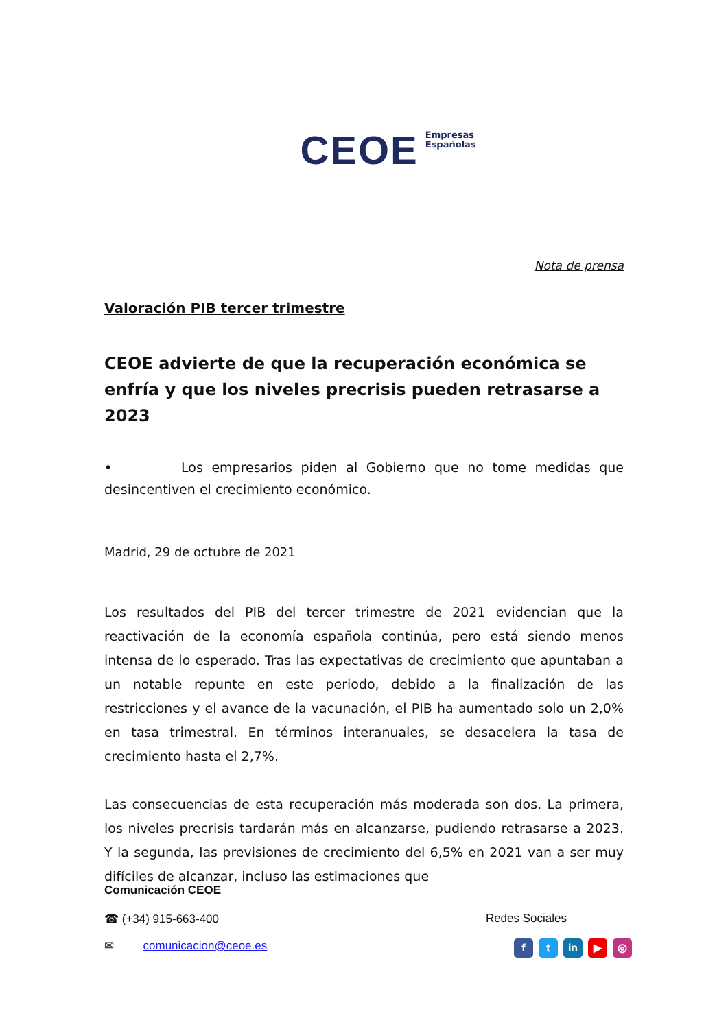CEOE Empresas
Españolas
Nota de prensa
Valoración PIB tercer trimestre
CEOE advierte de que la recuperación económica se enfría y que los niveles precrisis pueden retrasarse a 2023
• Los empresarios piden al Gobierno que no tome medidas que desincentiven el crecimiento económico.
Madrid, 29 de octubre de 2021
Los resultados del PIB del tercer trimestre de 2021 evidencian que la reactivación de la economía española continúa, pero está siendo menos intensa de lo esperado. Tras las expectativas de crecimiento que apuntaban a un notable repunte en este periodo, debido a la finalización de las restricciones y el avance de la vacunación, el PIB ha aumentado solo un 2,0% en tasa trimestral. En términos interanuales, se desacelera la tasa de crecimiento hasta el 2,7%.
Las consecuencias de esta recuperación más moderada son dos. La primera, los niveles precrisis tardarán más en alcanzarse, pudiendo retrasarse a 2023. Y la segunda, las previsiones de crecimiento del 6,5% en 2021 van a ser muy difíciles de alcanzar, incluso las estimaciones que
Comunicación CEOE
☎ (+34) 915-663-400 Redes Sociales
✉ comunicacion@ceoe.es f t in ▶ ◎